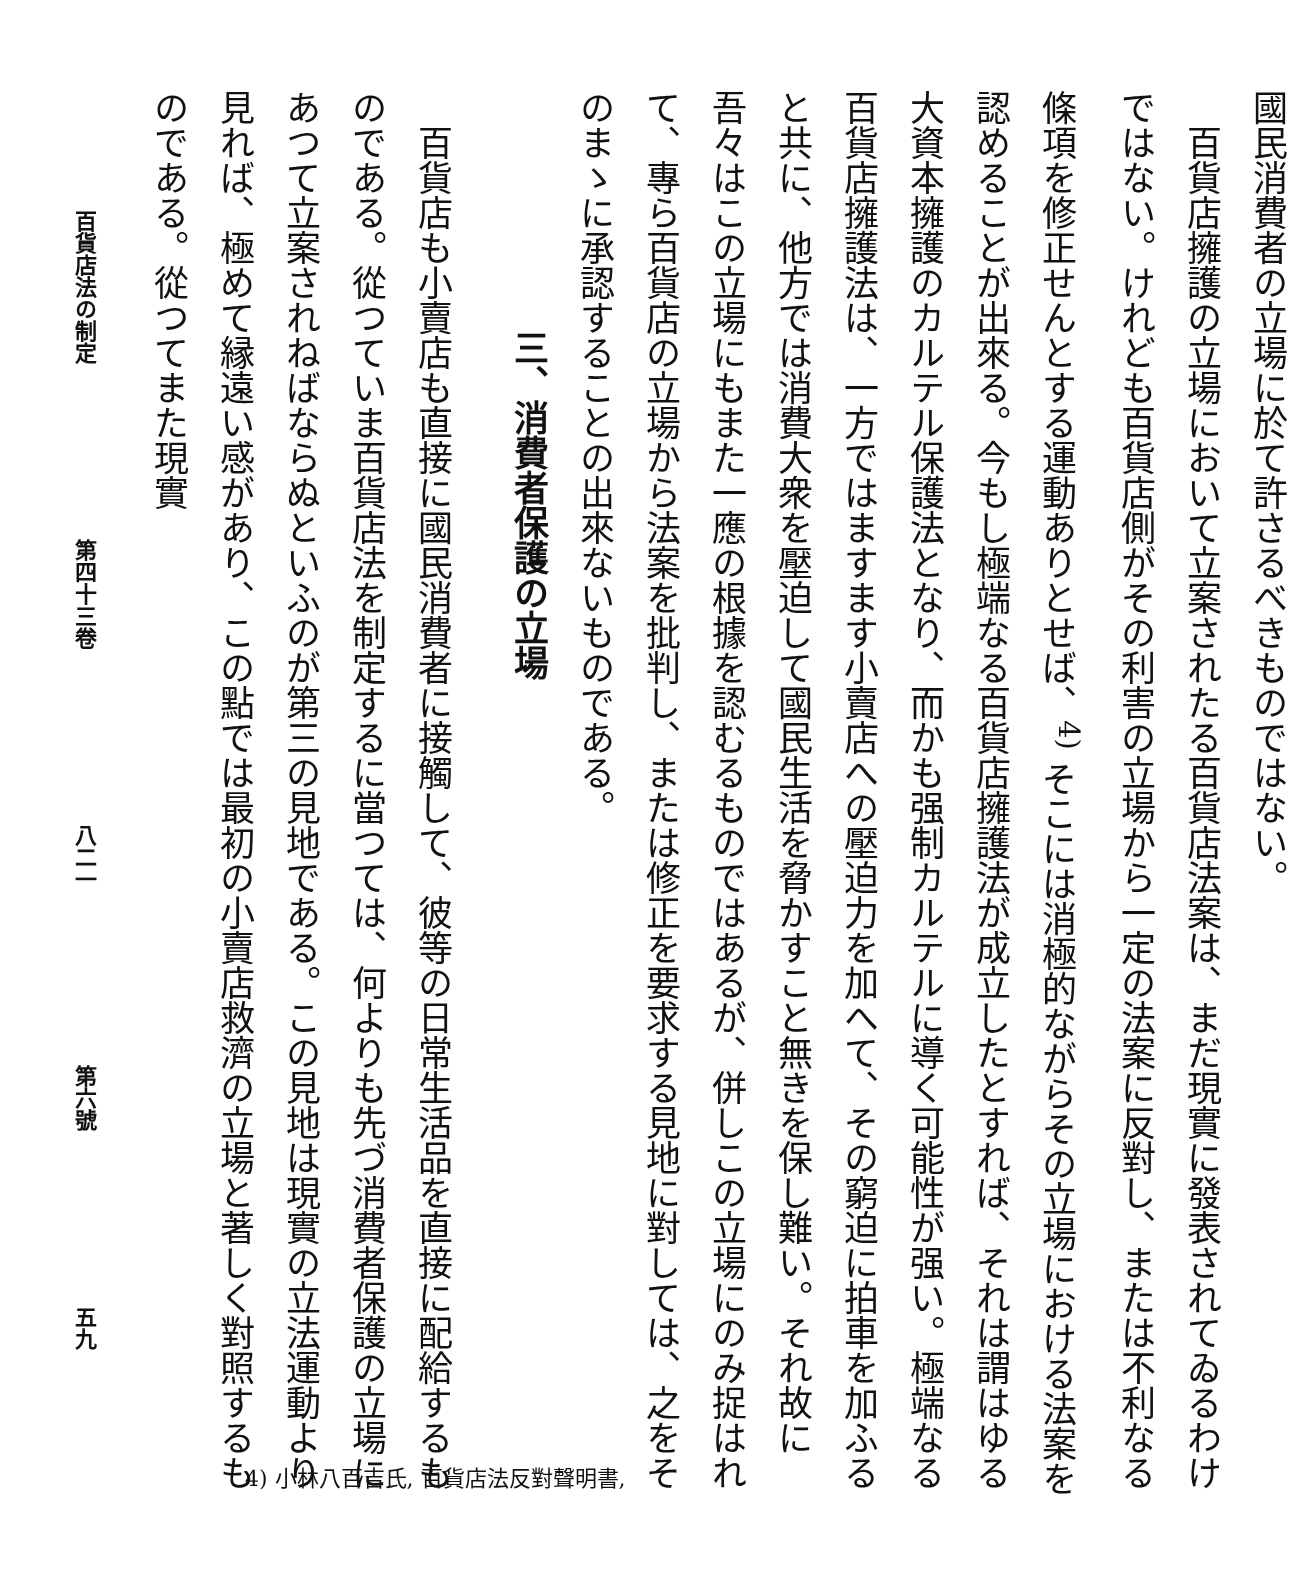國民消費者の立場に於て許さるべきものではない。
百貨店擁護の立場において立案されたる百貨店法案は、まだ現實に發表されてゐるわけではない。けれども百貨店側がその利害の立場から一定の法案に反對し、または不利なる條項を修正せんとする運動ありとせば、<sup>4)</sup> そこには消極的ながらその立場における法案を認めることが出來る。今もし極端なる百貨店擁護法が成立したとすれば、それは謂はゆる大資本擁護のカルテル保護法となり、而かも强制カルテルに導く可能性が强い。極端なる百貨店擁護法は、一方ではますます小賣店への壓迫力を加へて、その窮迫に拍車を加ふると共に、他方では消費大衆を壓迫して國民生活を脅かすこと無きを保し難い。それ故に吾々はこの立場にもまた一應の根據を認むるものではあるが、併しこの立場にのみ捉はれて、專ら百貨店の立場から法案を批判し、または修正を要求する見地に對しては、之をそのまゝに承認することの出來ないものである。
三、消費者保護の立場
百貨店も小賣店も直接に國民消費者に接觸して、彼等の日常生活品を直接に配給するものである。從つていま百貨店法を制定するに當つては、何よりも先づ消費者保護の立場にあつて立案されねばならぬといふのが第三の見地である。この見地は現實の立法運動より見れば、極めて縁遠い感があり、この點では最初の小賣店救濟の立場と著しく對照するものである。從つてまた現實
百貨店法の制定 第四十三卷 八二一 第六號 五九
4) 小林八百吉氏, 百貨店法反對聲明書,